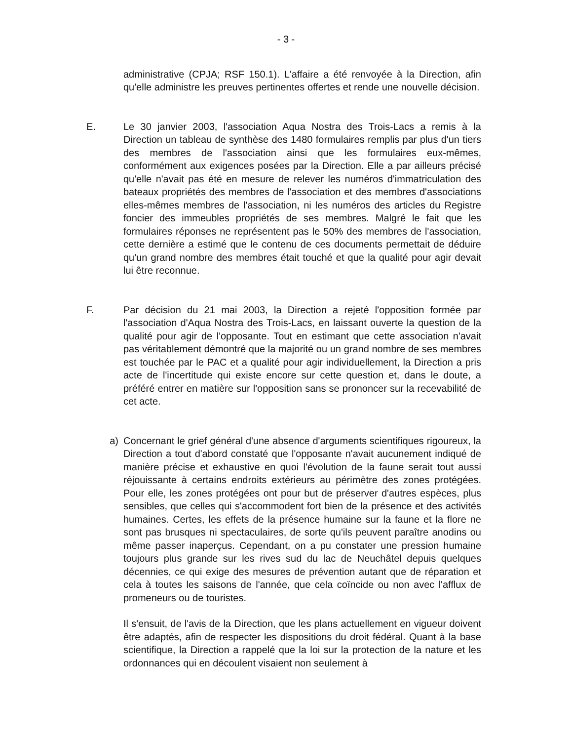- 3 -
administrative (CPJA; RSF 150.1). L'affaire a été renvoyée à la Direction, afin qu'elle administre les preuves pertinentes offertes et rende une nouvelle décision.
E. Le 30 janvier 2003, l'association Aqua Nostra des Trois-Lacs a remis à la Direction un tableau de synthèse des 1480 formulaires remplis par plus d'un tiers des membres de l'association ainsi que les formulaires eux-mêmes, conformément aux exigences posées par la Direction. Elle a par ailleurs précisé qu'elle n'avait pas été en mesure de relever les numéros d'immatriculation des bateaux propriétés des membres de l'association et des membres d'associations elles-mêmes membres de l'association, ni les numéros des articles du Registre foncier des immeubles propriétés de ses membres. Malgré le fait que les formulaires réponses ne représentent pas le 50% des membres de l'association, cette dernière a estimé que le contenu de ces documents permettait de déduire qu'un grand nombre des membres était touché et que la qualité pour agir devait lui être reconnue.
F. Par décision du 21 mai 2003, la Direction a rejeté l'opposition formée par l'association d'Aqua Nostra des Trois-Lacs, en laissant ouverte la question de la qualité pour agir de l'opposante. Tout en estimant que cette association n'avait pas véritablement démontré que la majorité ou un grand nombre de ses membres est touchée par le PAC et a qualité pour agir individuellement, la Direction a pris acte de l'incertitude qui existe encore sur cette question et, dans le doute, a préféré entrer en matière sur l'opposition sans se prononcer sur la recevabilité de cet acte.
a) Concernant le grief général d'une absence d'arguments scientifiques rigoureux, la Direction a tout d'abord constaté que l'opposante n'avait aucunement indiqué de manière précise et exhaustive en quoi l'évolution de la faune serait tout aussi réjouissante à certains endroits extérieurs au périmètre des zones protégées. Pour elle, les zones protégées ont pour but de préserver d'autres espèces, plus sensibles, que celles qui s'accommodent fort bien de la présence et des activités humaines. Certes, les effets de la présence humaine sur la faune et la flore ne sont pas brusques ni spectaculaires, de sorte qu'ils peuvent paraître anodins ou même passer inaperçus. Cependant, on a pu constater une pression humaine toujours plus grande sur les rives sud du lac de Neuchâtel depuis quelques décennies, ce qui exige des mesures de prévention autant que de réparation et cela à toutes les saisons de l'année, que cela coïncide ou non avec l'afflux de promeneurs ou de touristes.
Il s'ensuit, de l'avis de la Direction, que les plans actuellement en vigueur doivent être adaptés, afin de respecter les dispositions du droit fédéral. Quant à la base scientifique, la Direction a rappelé que la loi sur la protection de la nature et les ordonnances qui en découlent visaient non seulement à